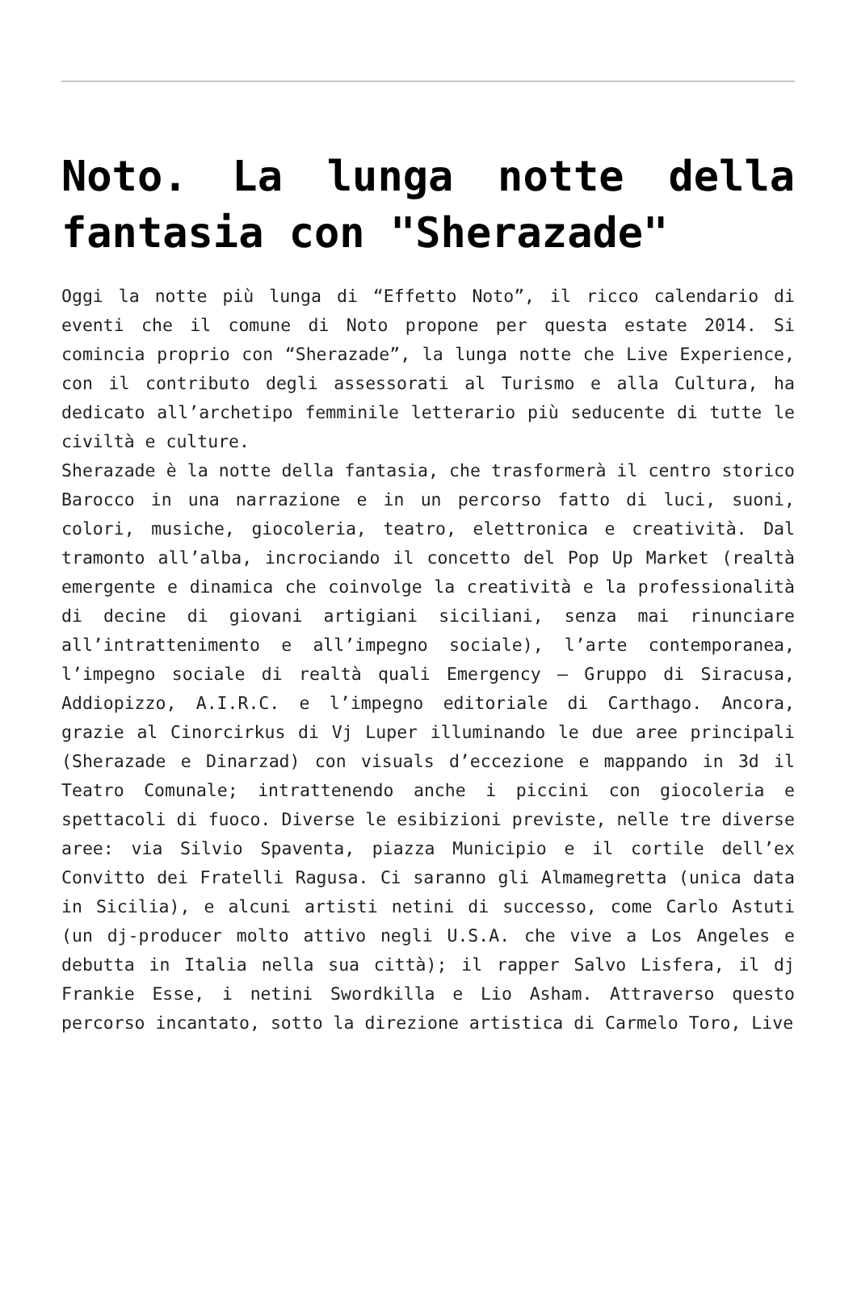Noto. La lunga notte della fantasia con "Sherazade"
Oggi la notte più lunga di “Effetto Noto”, il ricco calendario di eventi che il comune di Noto propone per questa estate 2014. Si comincia proprio con “Sherazade”, la lunga notte che Live Experience, con il contributo degli assessorati al Turismo e alla Cultura, ha dedicato all’archetipo femminile letterario più seducente di tutte le civiltà e culture.
Sherazade è la notte della fantasia, che trasformerà il centro storico Barocco in una narrazione e in un percorso fatto di luci, suoni, colori, musiche, giocoleria, teatro, elettronica e creatività. Dal tramonto all’alba, incrociando il concetto del Pop Up Market (realtà emergente e dinamica che coinvolge la creatività e la professionalità di decine di giovani artigiani siciliani, senza mai rinunciare all’intrattenimento e all’impegno sociale), l’arte contemporanea, l’impegno sociale di realtà quali Emergency – Gruppo di Siracusa, Addiopizzo, A.I.R.C. e l’impegno editoriale di Carthago. Ancora, grazie al Cinorcirkus di Vj Luper illuminando le due aree principali (Sherazade e Dinarzad) con visuals d’eccezione e mappando in 3d il Teatro Comunale; intrattenendo anche i piccini con giocoleria e spettacoli di fuoco. Diverse le esibizioni previste, nelle tre diverse aree: via Silvio Spaventa, piazza Municipio e il cortile dell’ex Convitto dei Fratelli Ragusa. Ci saranno gli Almamegretta (unica data in Sicilia), e alcuni artisti netini di successo, come Carlo Astuti (un dj-producer molto attivo negli U.S.A. che vive a Los Angeles e debutta in Italia nella sua città); il rapper Salvo Lisfera, il dj Frankie Esse, i netini Swordkilla e Lio Asham. Attraverso questo percorso incantato, sotto la direzione artistica di Carmelo Toro, Live